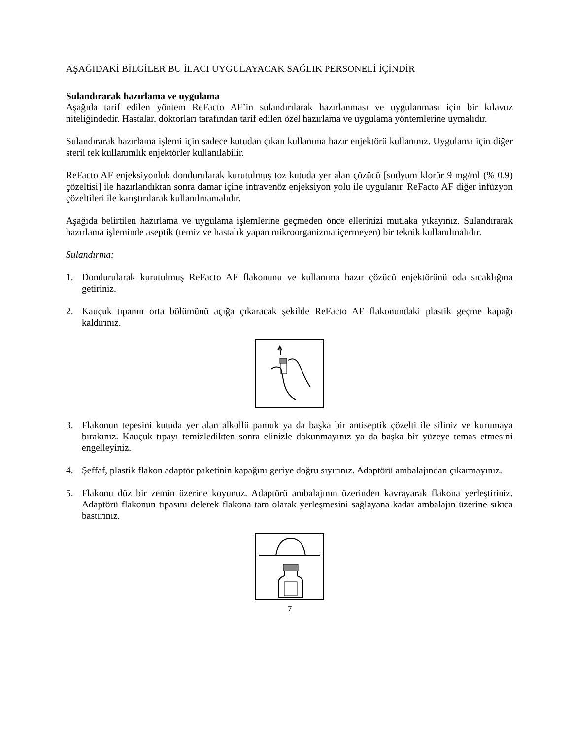AŞAĞIDAKİ BİLGİLER BU İLACI UYGULAYACAK SAĞLIK PERSONELİ İÇİNDİR
Sulandırarak hazırlama ve uygulama
Aşağıda tarif edilen yöntem ReFacto AF’in sulandırılarak hazırlanması ve uygulanması için bir kılavuz niteliğindedir. Hastalar, doktorları tarafından tarif edilen özel hazırlama ve uygulama yöntemlerine uymalıdır.
Sulandırarak hazırlama işlemi için sadece kutudan çıkan kullanıma hazır enjektörü kullanınız. Uygulama için diğer steril tek kullanımlık enjektörler kullanılabilir.
ReFacto AF enjeksiyonluk dondurularak kurutulmuş toz kutuda yer alan çözücü [sodyum klorür 9 mg/ml (% 0.9) çözeltisi] ile hazırlandıktan sonra damar içine intravenöz enjeksiyon yolu ile uygulanır. ReFacto AF diğer infüzyon çözeltileri ile karıştırılarak kullanılmamalıdır.
Aşağıda belirtilen hazırlama ve uygulama işlemlerine geçmeden önce ellerinizi mutlaka yıkayınız. Sulandırarak hazırlama işleminde aseptik (temiz ve hastalık yapan mikroorganizma içermeyen) bir teknik kullanılmalıdır.
Sulandırma:
1. Dondurularak kurutulmuş ReFacto AF flakonunu ve kullanıma hazır çözücü enjektörünü oda sıcaklığına getiriniz.
2. Kauçuk tıpanın orta bölümünü açığa çıkaracak şekilde ReFacto AF flakonundaki plastik geçme kapağı kaldırınız.
3. Flakonun tepesini kutuda yer alan alkollü pamuk ya da başka bir antiseptik çözelti ile siliniz ve kurumaya bırakınız. Kauçuk tıpayı temizledikten sonra elinizle dokunmayınız ya da başka bir yüzeye temas etmesini engelleyiniz.
4. Şeffaf, plastik flakon adaptör paketinin kapağını geriye doğru sıyırınız. Adaptörü ambalajından çıkarmayınız.
5. Flakonu düz bir zemin üzerine koyunuz. Adaptörü ambalajının üzerinden kavrayarak flakona yerleştiriniz. Adaptörü flakonun tıpasını delerek flakona tam olarak yerleşmesini sağlayana kadar ambalajın üzerine sıkıca bastırınız.
7